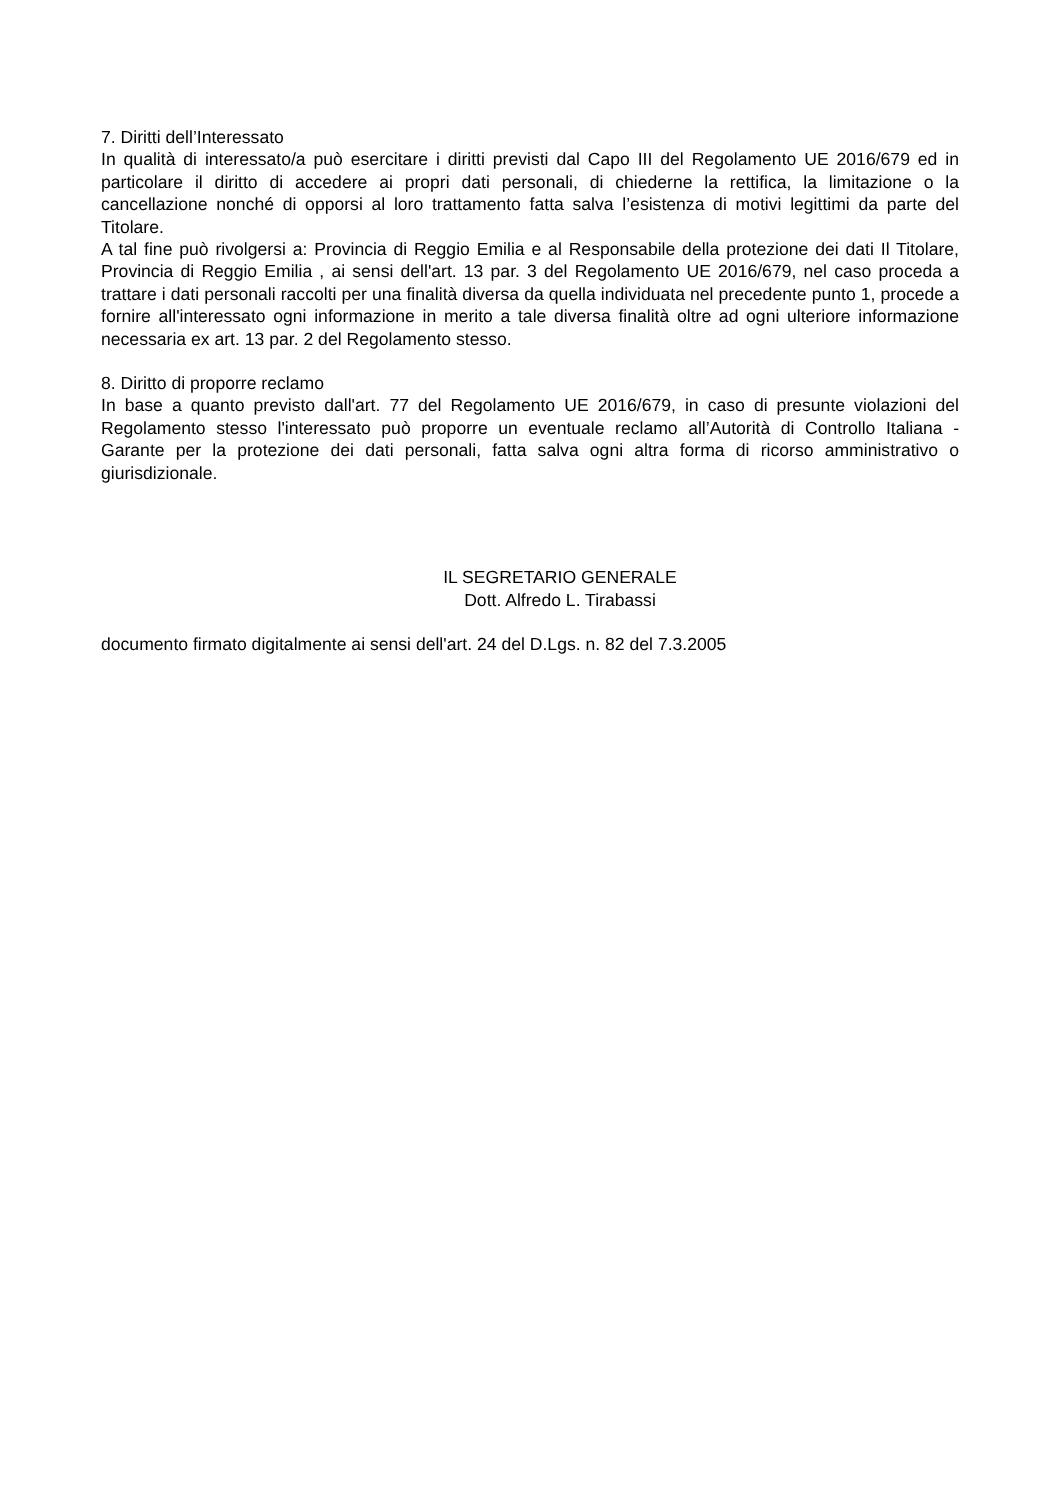7. Diritti dell’Interessato
In qualità di interessato/a può esercitare i diritti previsti dal Capo III del Regolamento UE 2016/679 ed in particolare il diritto di accedere ai propri dati personali, di chiederne la rettifica, la limitazione o la cancellazione nonché di opporsi al loro trattamento fatta salva l’esistenza di motivi legittimi da parte del Titolare.
A tal fine può rivolgersi a: Provincia di Reggio Emilia e al Responsabile della protezione dei dati Il Titolare, Provincia di Reggio Emilia , ai sensi dell'art. 13 par. 3 del Regolamento UE 2016/679, nel caso proceda a trattare i dati personali raccolti per una finalità diversa da quella individuata nel precedente punto 1, procede a fornire all'interessato ogni informazione in merito a tale diversa finalità oltre ad ogni ulteriore informazione necessaria ex art. 13 par. 2 del Regolamento stesso.
8. Diritto di proporre reclamo
In base a quanto previsto dall'art. 77 del Regolamento UE 2016/679, in caso di presunte violazioni del Regolamento stesso l'interessato può proporre un eventuale reclamo all’Autorità di Controllo Italiana - Garante per la protezione dei dati personali, fatta salva ogni altra forma di ricorso amministrativo o giurisdizionale.
IL SEGRETARIO GENERALE
Dott. Alfredo L. Tirabassi
documento firmato digitalmente ai sensi dell'art. 24 del D.Lgs. n. 82 del 7.3.2005